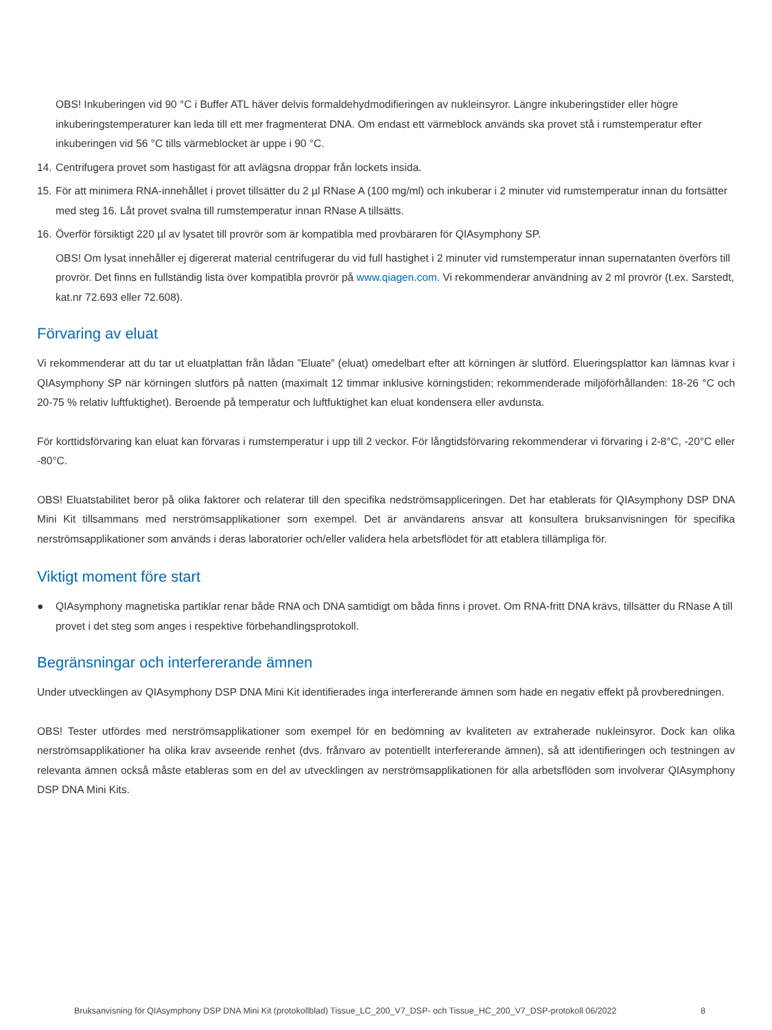OBS! Inkuberingen vid 90 °C i Buffer ATL häver delvis formaldehydmodifieringen av nukleinsyror. Längre inkuberingstider eller högre inkuberingstemperaturer kan leda till ett mer fragmenterat DNA. Om endast ett värmeblock används ska provet stå i rumstemperatur efter inkuberingen vid 56 °C tills värmeblocket är uppe i 90 °C.
14. Centrifugera provet som hastigast för att avlägsna droppar från lockets insida.
15. För att minimera RNA-innehållet i provet tillsätter du 2 µl RNase A (100 mg/ml) och inkuberar i 2 minuter vid rumstemperatur innan du fortsätter med steg 16. Låt provet svalna till rumstemperatur innan RNase A tillsätts.
16. Överför försiktigt 220 µl av lysatet till provrör som är kompatibla med provbäraren för QIAsymphony SP.
OBS! Om lysat innehåller ej digererat material centrifugerar du vid full hastighet i 2 minuter vid rumstemperatur innan supernatanten överförs till provrör. Det finns en fullständig lista över kompatibla provrör på www.qiagen.com. Vi rekommenderar användning av 2 ml provrör (t.ex. Sarstedt, kat.nr 72.693 eller 72.608).
Förvaring av eluat
Vi rekommenderar att du tar ut eluatplattan från lådan ”Eluate” (eluat) omedelbart efter att körningen är slutförd. Elueringsplattor kan lämnas kvar i QIAsymphony SP när körningen slutförs på natten (maximalt 12 timmar inklusive körningstiden; rekommenderade miljöförhållanden: 18-26 °C och 20-75 % relativ luftfuktighet). Beroende på temperatur och luftfuktighet kan eluat kondensera eller avdunsta.
För korttidsförvaring kan eluat kan förvaras i rumstemperatur i upp till 2 veckor. För långtidsförvaring rekommenderar vi förvaring i 2-8°C, -20°C eller -80°C.
OBS! Eluatstabilitet beror på olika faktorer och relaterar till den specifika nedströmsappliceringen. Det har etablerats för QIAsymphony DSP DNA Mini Kit tillsammans med nerströmsapplikationer som exempel. Det är användarens ansvar att konsultera bruksanvisningen för specifika nerströmsapplikationer som används i deras laboratorier och/eller validera hela arbetsflödet för att etablera tillämpliga för.
Viktigt moment före start
● QIAsymphony magnetiska partiklar renar både RNA och DNA samtidigt om båda finns i provet. Om RNA-fritt DNA krävs, tillsätter du RNase A till provet i det steg som anges i respektive förbehandlingsprotokoll.
Begränsningar och interfererande ämnen
Under utvecklingen av QIAsymphony DSP DNA Mini Kit identifierades inga interfererande ämnen som hade en negativ effekt på provberedningen.
OBS! Tester utfördes med nerströmsapplikationer som exempel för en bedömning av kvaliteten av extraherade nukleinsyror. Dock kan olika nerströmsapplikationer ha olika krav avseende renhet (dvs. frånvaro av potentiellt interfererande ämnen), så att identifieringen och testningen av relevanta ämnen också måste etableras som en del av utvecklingen av nerströmsapplikationen för alla arbetsflöden som involverar QIAsymphony DSP DNA Mini Kits.
Bruksanvisning för QIAsymphony DSP DNA Mini Kit (protokollblad) Tissue_LC_200_V7_DSP- och Tissue_HC_200_V7_DSP-protokoll 06/2022 8